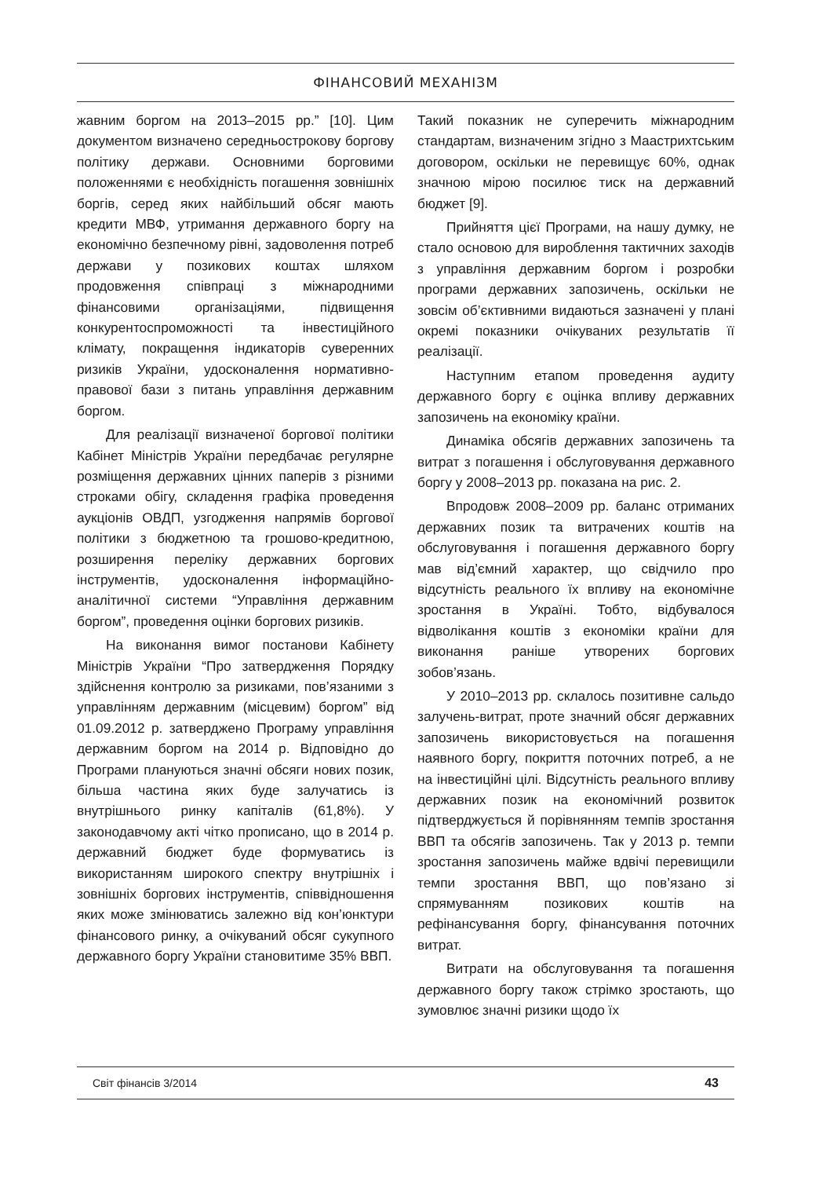ФІНАНСОВИЙ МЕХАНІЗМ
жавним боргом на 2013–2015 рр.” [10]. Цим документом визначено середньострокову боргову політику держави. Основними борговими положеннями є необхідність погашення зовнішніх боргів, серед яких найбільший обсяг мають кредити МВФ, утримання державного боргу на економічно безпечному рівні, задоволення потреб держави у позикових коштах шляхом продовження співпраці з міжнародними фінансовими організаціями, підвищення конкурентоспроможності та інвестиційного клімату, покращення індикаторів суверенних ризиків України, удосконалення нормативно-правової бази з питань управління державним боргом.
Для реалізації визначеної боргової політики Кабінет Міністрів України передбачає регулярне розміщення державних цінних паперів з різними строками обігу, складення графіка проведення аукціонів ОВДП, узгодження напрямів боргової політики з бюджетною та грошово-кредитною, розширення переліку державних боргових інструментів, удосконалення інформаційно-аналітичної системи “Управління державним боргом”, проведення оцінки боргових ризиків.
На виконання вимог постанови Кабінету Міністрів України “Про затвердження Порядку здійснення контролю за ризиками, пов’язаними з управлінням державним (місцевим) боргом” від 01.09.2012 р. затверджено Програму управління державним боргом на 2014 р. Відповідно до Програми плануються значні обсяги нових позик, більша частина яких буде залучатись із внутрішнього ринку капіталів (61,8%). У законодавчому акті чітко прописано, що в 2014 р. державний бюджет буде формуватись із використанням широкого спектру внутрішніх і зовнішніх боргових інструментів, співвідношення яких може змінюватись залежно від кон’юнктури фінансового ринку, а очікуваний обсяг сукупного державного боргу України становитиме 35% ВВП.
Такий показник не суперечить міжнародним стандартам, визначеним згідно з Маастрихтським договором, оскільки не перевищує 60%, однак значною мірою посилює тиск на державний бюджет [9].
Прийняття цієї Програми, на нашу думку, не стало основою для вироблення тактичних заходів з управління державним боргом і розробки програми державних запозичень, оскільки не зовсім об’єктивними видаються зазначені у плані окремі показники очікуваних результатів її реалізації.
Наступним етапом проведення аудиту державного боргу є оцінка впливу державних запозичень на економіку країни.
Динаміка обсягів державних запозичень та витрат з погашення і обслуговування державного боргу у 2008–2013 рр. показана на рис. 2.
Впродовж 2008–2009 рр. баланс отриманих державних позик та витрачених коштів на обслуговування і погашення державного боргу мав від’ємний характер, що свідчило про відсутність реального їх впливу на економічне зростання в Україні. Тобто, відбувалося відволікання коштів з економіки країни для виконання раніше утворених боргових зобов’язань.
У 2010–2013 рр. склалось позитивне сальдо залучень-витрат, проте значний обсяг державних запозичень використовується на погашення наявного боргу, покриття поточних потреб, а не на інвестиційні цілі. Відсутність реального впливу державних позик на економічний розвиток підтверджується й порівнянням темпів зростання ВВП та обсягів запозичень. Так у 2013 р. темпи зростання запозичень майже вдвічі перевищили темпи зростання ВВП, що пов’язано зі спрямуванням позикових коштів на рефінансування боргу, фінансування поточних витрат.
Витрати на обслуговування та погашення державного боргу також стрімко зростають, що зумовлює значні ризики щодо їх
Світ фінансів 3/2014 43